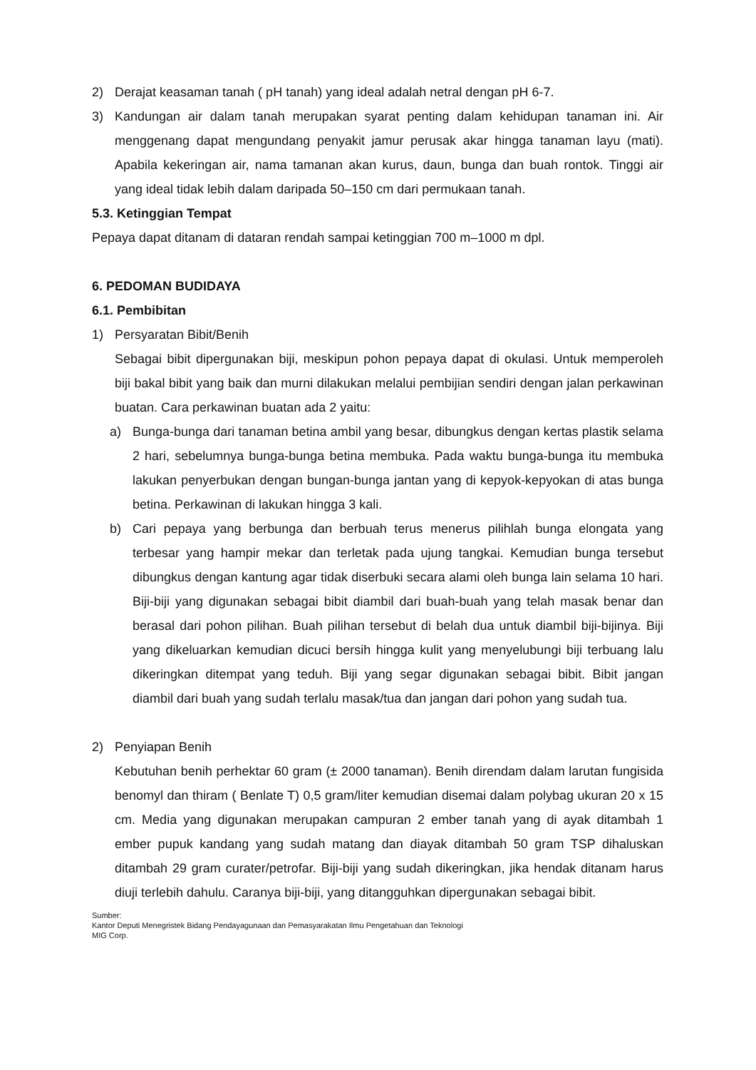2) Derajat keasaman tanah ( pH tanah) yang ideal adalah netral dengan pH 6-7.
3) Kandungan air dalam tanah merupakan syarat penting dalam kehidupan tanaman ini. Air menggenang dapat mengundang penyakit jamur perusak akar hingga tanaman layu (mati). Apabila kekeringan air, nama tamanan akan kurus, daun, bunga dan buah rontok. Tinggi air yang ideal tidak lebih dalam daripada 50–150 cm dari permukaan tanah.
5.3. Ketinggian Tempat
Pepaya dapat ditanam di dataran rendah sampai ketinggian 700 m–1000 m dpl.
6. PEDOMAN BUDIDAYA
6.1. Pembibitan
1) Persyaratan Bibit/Benih
Sebagai bibit dipergunakan biji, meskipun pohon pepaya dapat di okulasi. Untuk memperoleh biji bakal bibit yang baik dan murni dilakukan melalui pembijian sendiri dengan jalan perkawinan buatan. Cara perkawinan buatan ada 2 yaitu:
a) Bunga-bunga dari tanaman betina ambil yang besar, dibungkus dengan kertas plastik selama 2 hari, sebelumnya bunga-bunga betina membuka. Pada waktu bunga-bunga itu membuka lakukan penyerbukan dengan bungan-bunga jantan yang di kepyok-kepyokan di atas bunga betina. Perkawinan di lakukan hingga 3 kali.
b) Cari pepaya yang berbunga dan berbuah terus menerus pilihlah bunga elongata yang terbesar yang hampir mekar dan terletak pada ujung tangkai. Kemudian bunga tersebut dibungkus dengan kantung agar tidak diserbuki secara alami oleh bunga lain selama 10 hari. Biji-biji yang digunakan sebagai bibit diambil dari buah-buah yang telah masak benar dan berasal dari pohon pilihan. Buah pilihan tersebut di belah dua untuk diambil biji-bijinya. Biji yang dikeluarkan kemudian dicuci bersih hingga kulit yang menyelubungi biji terbuang lalu dikeringkan ditempat yang teduh. Biji yang segar digunakan sebagai bibit. Bibit jangan diambil dari buah yang sudah terlalu masak/tua dan jangan dari pohon yang sudah tua.
2) Penyiapan Benih
Kebutuhan benih perhektar 60 gram (± 2000 tanaman). Benih direndam dalam larutan fungisida benomyl dan thiram ( Benlate T) 0,5 gram/liter kemudian disemai dalam polybag ukuran 20 x 15 cm. Media yang digunakan merupakan campuran 2 ember tanah yang di ayak ditambah 1 ember pupuk kandang yang sudah matang dan diayak ditambah 50 gram TSP dihaluskan ditambah 29 gram curater/petrofar. Biji-biji yang sudah dikeringkan, jika hendak ditanam harus diuji terlebih dahulu. Caranya biji-biji, yang ditangguhkan dipergunakan sebagai bibit.
Sumber:
Kantor Deputi Menegristek Bidang Pendayagunaan dan Pemasyarakatan Ilmu Pengetahuan dan Teknologi
MIG Corp.